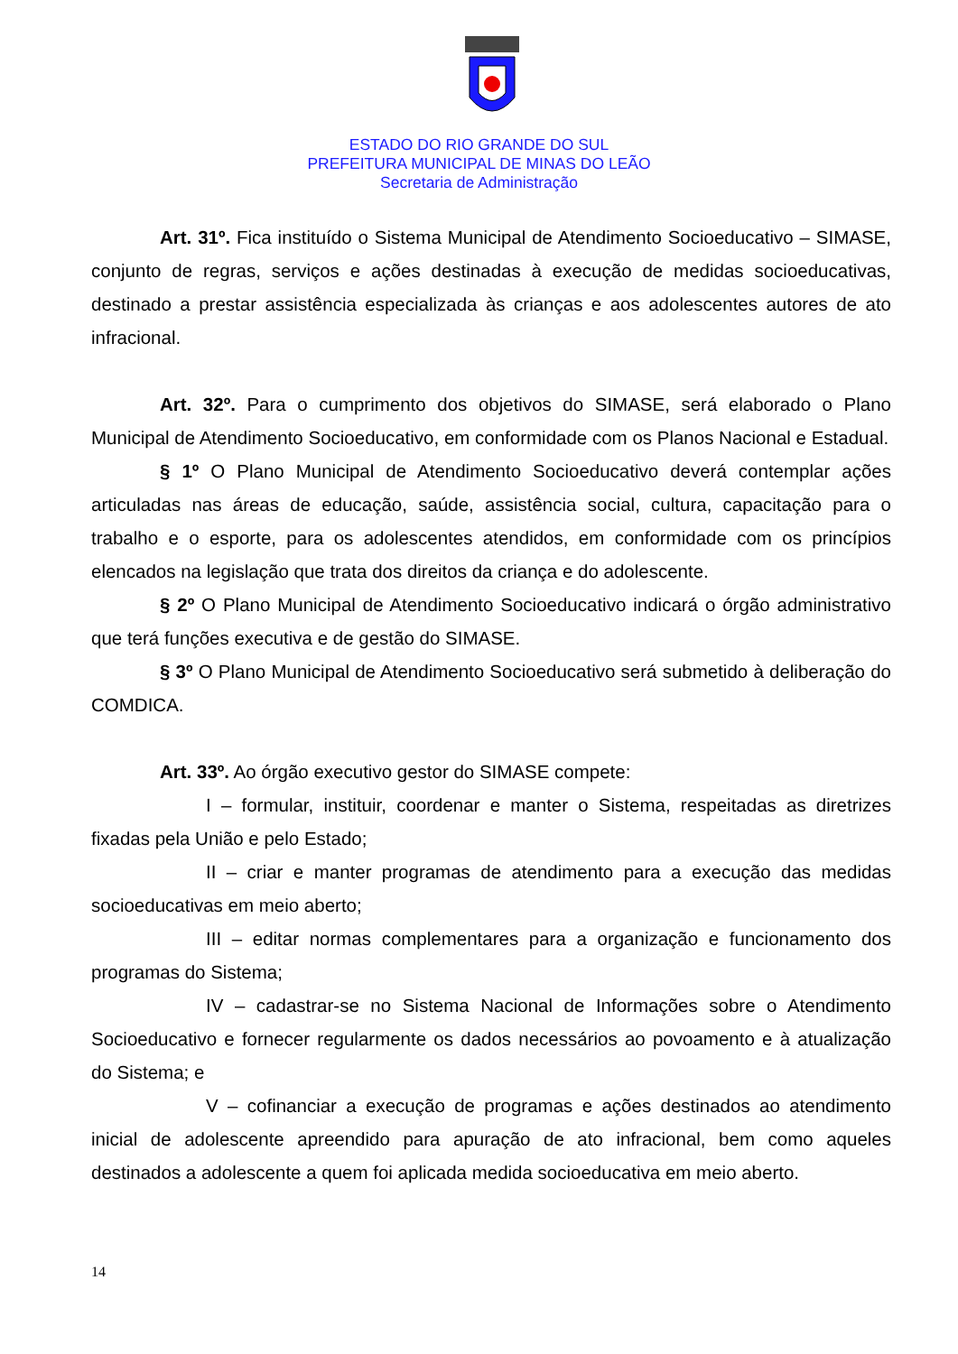ESTADO DO RIO GRANDE DO SUL
PREFEITURA MUNICIPAL DE MINAS DO LEÃO
Secretaria de Administração
Art. 31º. Fica instituído o Sistema Municipal de Atendimento Socioeducativo – SIMASE, conjunto de regras, serviços e ações destinadas à execução de medidas socioeducativas, destinado a prestar assistência especializada às crianças e aos adolescentes autores de ato infracional.
Art. 32º. Para o cumprimento dos objetivos do SIMASE, será elaborado o Plano Municipal de Atendimento Socioeducativo, em conformidade com os Planos Nacional e Estadual.
§ 1º O Plano Municipal de Atendimento Socioeducativo deverá contemplar ações articuladas nas áreas de educação, saúde, assistência social, cultura, capacitação para o trabalho e o esporte, para os adolescentes atendidos, em conformidade com os princípios elencados na legislação que trata dos direitos da criança e do adolescente.
§ 2º O Plano Municipal de Atendimento Socioeducativo indicará o órgão administrativo que terá funções executiva e de gestão do SIMASE.
§ 3º O Plano Municipal de Atendimento Socioeducativo será submetido à deliberação do COMDICA.
Art. 33º. Ao órgão executivo gestor do SIMASE compete:
I – formular, instituir, coordenar e manter o Sistema, respeitadas as diretrizes fixadas pela União e pelo Estado;
II – criar e manter programas de atendimento para a execução das medidas socioeducativas em meio aberto;
III – editar normas complementares para a organização e funcionamento dos programas do Sistema;
IV – cadastrar-se no Sistema Nacional de Informações sobre o Atendimento Socioeducativo e fornecer regularmente os dados necessários ao povoamento e à atualização do Sistema; e
V – cofinanciar a execução de programas e ações destinados ao atendimento inicial de adolescente apreendido para apuração de ato infracional, bem como aqueles destinados a adolescente a quem foi aplicada medida socioeducativa em meio aberto.
14